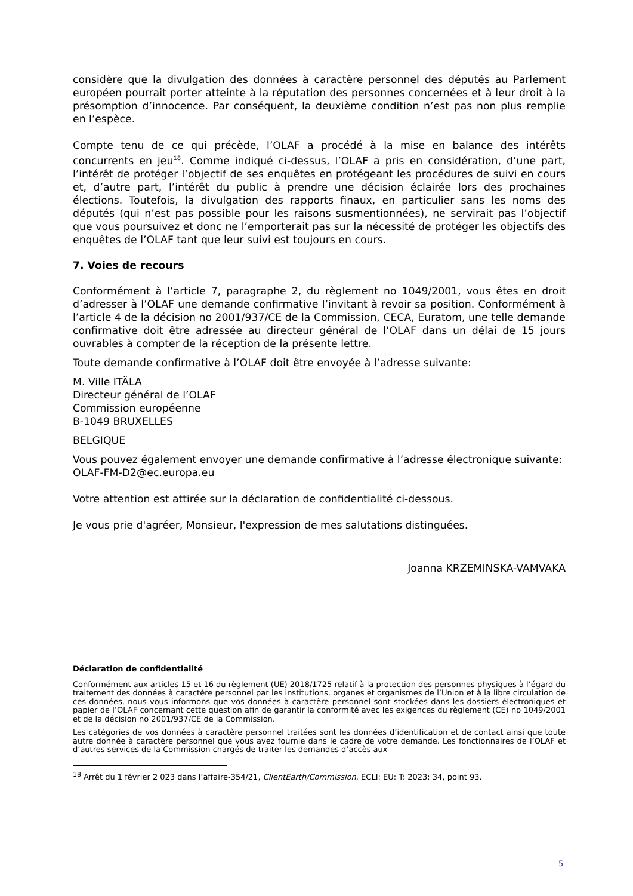considère que la divulgation des données à caractère personnel des députés au Parlement européen pourrait porter atteinte à la réputation des personnes concernées et à leur droit à la présomption d’innocence. Par conséquent, la deuxième condition n’est pas non plus remplie en l’espèce.
Compte tenu de ce qui précède, l’OLAF a procédé à la mise en balance des intérêts concurrents en jeu<sup>18</sup>. Comme indiqué ci-dessus, l’OLAF a pris en considération, d’une part, l’intérêt de protéger l’objectif de ses enquêtes en protégeant les procédures de suivi en cours et, d’autre part, l’intérêt du public à prendre une décision éclairée lors des prochaines élections. Toutefois, la divulgation des rapports finaux, en particulier sans les noms des députés (qui n’est pas possible pour les raisons susmentionnées), ne servirait pas l’objectif que vous poursuivez et donc ne l’emporterait pas sur la nécessité de protéger les objectifs des enquêtes de l’OLAF tant que leur suivi est toujours en cours.
7. Voies de recours
Conformément à l’article 7, paragraphe 2, du règlement no 1049/2001, vous êtes en droit d’adresser à l’OLAF une demande confirmative l’invitant à revoir sa position. Conformément à l’article 4 de la décision no 2001/937/CE de la Commission, CECA, Euratom, une telle demande confirmative doit être adressée au directeur général de l’OLAF dans un délai de 15 jours ouvrables à compter de la réception de la présente lettre.
Toute demande confirmative à l’OLAF doit être envoyée à l’adresse suivante:
M. Ville ITÄLA
Directeur général de l’OLAF
Commission européenne
B-1049 BRUXELLES
BELGIQUE
Vous pouvez également envoyer une demande confirmative à l’adresse électronique suivante:
OLAF-FM-D2@ec.europa.eu
Votre attention est attirée sur la déclaration de confidentialité ci-dessous.
Je vous prie d'agréer, Monsieur, l'expression de mes salutations distinguées.
Joanna KRZEMINSKA-VAMVAKA
Déclaration de confidentialité
Conformément aux articles 15 et 16 du règlement (UE) 2018/1725 relatif à la protection des personnes physiques à l’égard du traitement des données à caractère personnel par les institutions, organes et organismes de l’Union et à la libre circulation de ces données, nous vous informons que vos données à caractère personnel sont stockées dans les dossiers électroniques et papier de l’OLAF concernant cette question afin de garantir la conformité avec les exigences du règlement (CE) no 1049/2001 et de la décision no 2001/937/CE de la Commission.
Les catégories de vos données à caractère personnel traitées sont les données d’identification et de contact ainsi que toute autre donnée à caractère personnel que vous avez fournie dans le cadre de votre demande. Les fonctionnaires de l’OLAF et d’autres services de la Commission chargés de traiter les demandes d’accès aux
<sup>18</sup> Arrêt du 1 février 2 023 dans l’affaire-354/21, ClientEarth/Commission, ECLI: EU: T: 2023: 34, point 93.
5